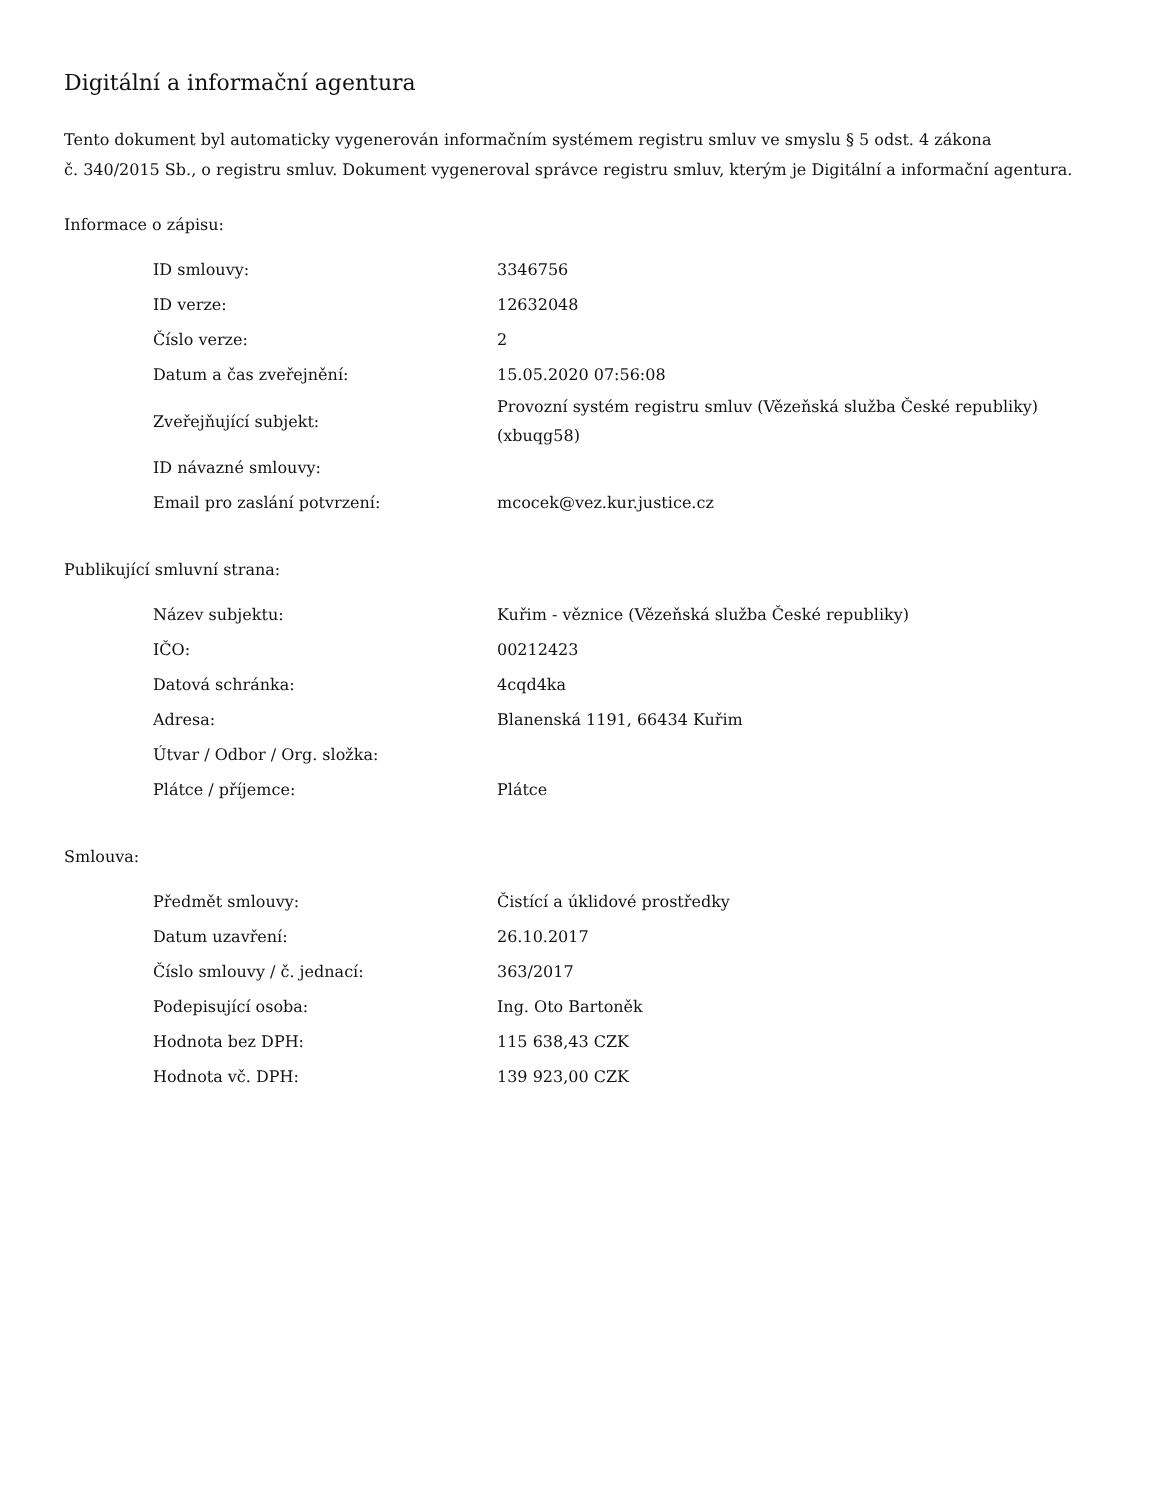Digitální a informační agentura
Tento dokument byl automaticky vygenerován informačním systémem registru smluv ve smyslu § 5 odst. 4 zákona
č. 340/2015 Sb., o registru smluv. Dokument vygeneroval správce registru smluv, kterým je Digitální a informační agentura.
Informace o zápisu:
| ID smlouvy: | 3346756 |
| ID verze: | 12632048 |
| Číslo verze: | 2 |
| Datum a čas zveřejnění: | 15.05.2020 07:56:08 |
| Zveřejňující subjekt: | Provozní systém registru smluv (Vězeňská služba České republiky) (xbuqg58) |
| ID návazné smlouvy: | |
| Email pro zaslání potvrzení: | mcocek@vez.kur.justice.cz |
Publikující smluvní strana:
| Název subjektu: | Kuřim - věznice (Vězeňská služba České republiky) |
| IČO: | 00212423 |
| Datová schránka: | 4cqd4ka |
| Adresa: | Blanenská 1191, 66434 Kuřim |
| Útvar / Odbor / Org. složka: | |
| Plátce / příjemce: | Plátce |
Smlouva:
| Předmět smlouvy: | Čistící a úklidové prostředky |
| Datum uzavření: | 26.10.2017 |
| Číslo smlouvy / č. jednací: | 363/2017 |
| Podepisující osoba: | Ing. Oto Bartoněk |
| Hodnota bez DPH: | 115 638,43 CZK |
| Hodnota vč. DPH: | 139 923,00 CZK |